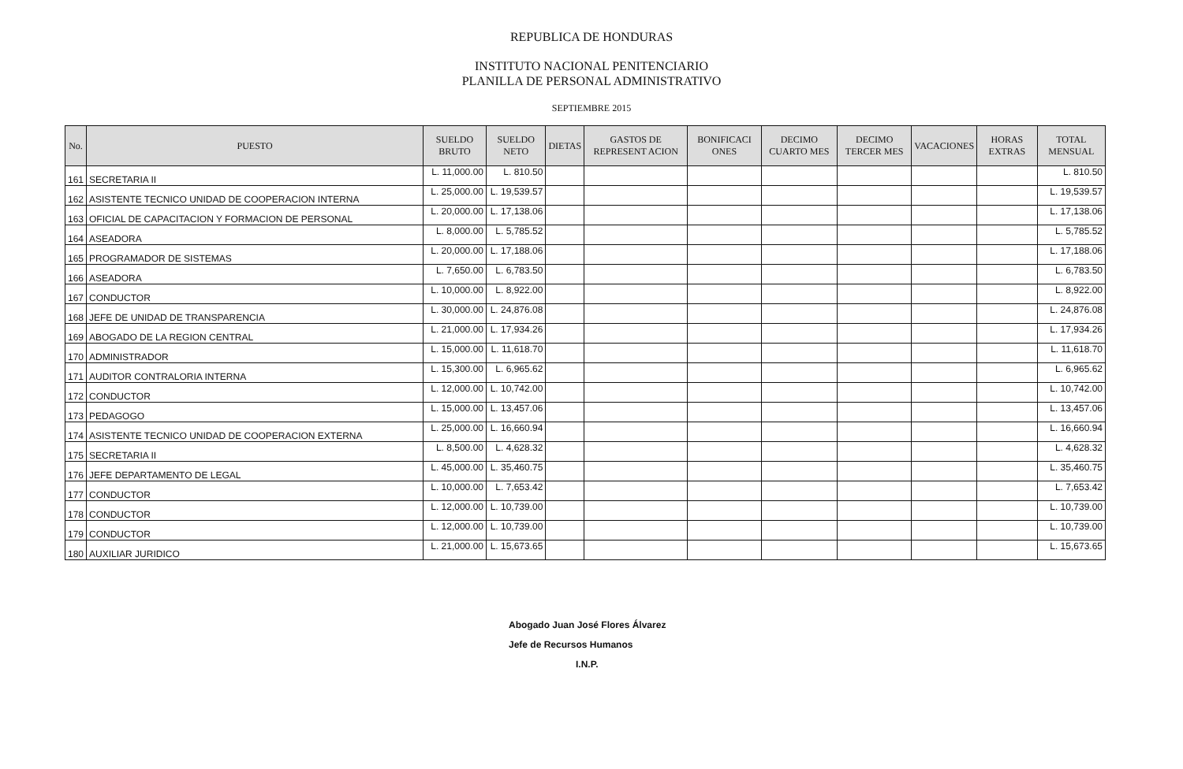REPUBLICA DE HONDURAS
INSTITUTO NACIONAL PENITENCIARIO
PLANILLA DE PERSONAL ADMINISTRATIVO
SEPTIEMBRE 2015
| No. | PUESTO | SUELDO BRUTO | SUELDO NETO | DIETAS | GASTOS DE REPRESENT ACION | BONIFICACI ONES | DECIMO CUARTO MES | DECIMO TERCER MES | VACACIONES | HORAS EXTRAS | TOTAL MENSUAL |
| --- | --- | --- | --- | --- | --- | --- | --- | --- | --- | --- | --- |
| 161 | SECRETARIA II | L. 11,000.00 | L. 810.50 | | | | | | | | L. 810.50 |
| 162 | ASISTENTE TECNICO UNIDAD DE COOPERACION INTERNA | L. 25,000.00 | L. 19,539.57 | | | | | | | | L. 19,539.57 |
| 163 | OFICIAL DE CAPACITACION Y FORMACION DE PERSONAL | L. 20,000.00 | L. 17,138.06 | | | | | | | | L. 17,138.06 |
| 164 | ASEADORA | L. 8,000.00 | L. 5,785.52 | | | | | | | | L. 5,785.52 |
| 165 | PROGRAMADOR DE SISTEMAS | L. 20,000.00 | L. 17,188.06 | | | | | | | | L. 17,188.06 |
| 166 | ASEADORA | L. 7,650.00 | L. 6,783.50 | | | | | | | | L. 6,783.50 |
| 167 | CONDUCTOR | L. 10,000.00 | L. 8,922.00 | | | | | | | | L. 8,922.00 |
| 168 | JEFE DE UNIDAD DE TRANSPARENCIA | L. 30,000.00 | L. 24,876.08 | | | | | | | | L. 24,876.08 |
| 169 | ABOGADO DE LA REGION CENTRAL | L. 21,000.00 | L. 17,934.26 | | | | | | | | L. 17,934.26 |
| 170 | ADMINISTRADOR | L. 15,000.00 | L. 11,618.70 | | | | | | | | L. 11,618.70 |
| 171 | AUDITOR CONTRALORIA INTERNA | L. 15,300.00 | L. 6,965.62 | | | | | | | | L. 6,965.62 |
| 172 | CONDUCTOR | L. 12,000.00 | L. 10,742.00 | | | | | | | | L. 10,742.00 |
| 173 | PEDAGOGO | L. 15,000.00 | L. 13,457.06 | | | | | | | | L. 13,457.06 |
| 174 | ASISTENTE TECNICO UNIDAD DE COOPERACION EXTERNA | L. 25,000.00 | L. 16,660.94 | | | | | | | | L. 16,660.94 |
| 175 | SECRETARIA II | L. 8,500.00 | L. 4,628.32 | | | | | | | | L. 4,628.32 |
| 176 | JEFE DEPARTAMENTO DE LEGAL | L. 45,000.00 | L. 35,460.75 | | | | | | | | L. 35,460.75 |
| 177 | CONDUCTOR | L. 10,000.00 | L. 7,653.42 | | | | | | | | L. 7,653.42 |
| 178 | CONDUCTOR | L. 12,000.00 | L. 10,739.00 | | | | | | | | L. 10,739.00 |
| 179 | CONDUCTOR | L. 12,000.00 | L. 10,739.00 | | | | | | | | L. 10,739.00 |
| 180 | AUXILIAR JURIDICO | L. 21,000.00 | L. 15,673.65 | | | | | | | | L. 15,673.65 |
Abogado Juan José Flores Álvarez
Jefe de Recursos Humanos
I.N.P.